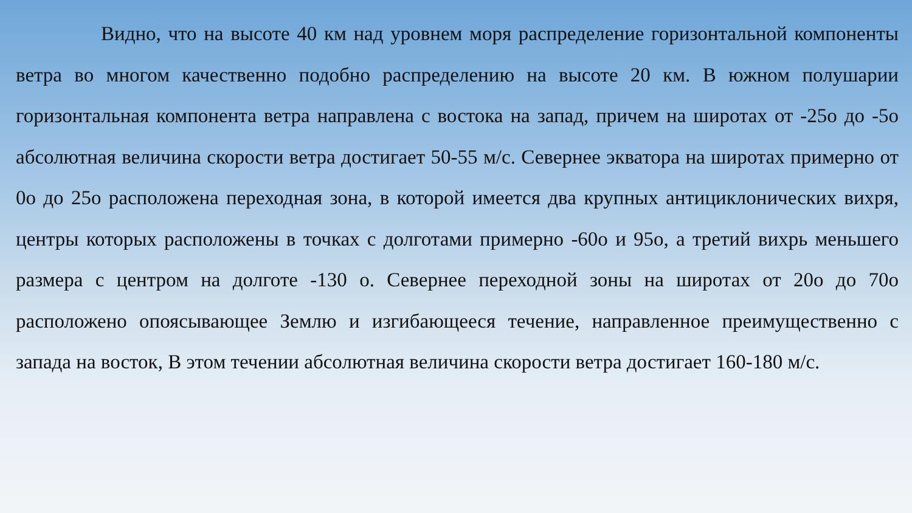Видно, что на высоте 40 км над уровнем моря распределение горизонтальной компоненты ветра во многом качественно подобно распределению на высоте 20 км. В южном полушарии горизонтальная компонента ветра направлена с востока на запад, причем на широтах от -25о до -5о абсолютная величина скорости ветра достигает 50-55 м/с. Севернее экватора на широтах примерно от 0о до 25о расположена переходная зона, в которой имеется два крупных антициклонических вихря, центры которых расположены в точках с долготами примерно -60о и 95о, а третий вихрь меньшего размера с центром на долготе -130 о. Севернее переходной зоны на широтах от 20о до 70о расположено опоясывающее Землю и изгибающееся течение, направленное преимущественно с запада на восток, В этом течении абсолютная величина скорости ветра достигает 160-180 м/с.